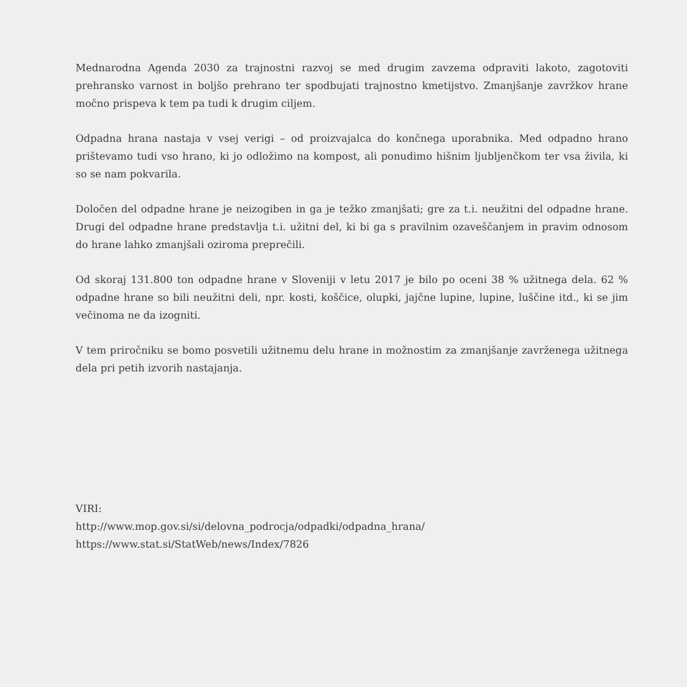Mednarodna Agenda 2030 za trajnostni razvoj se med drugim zavzema odpraviti lakoto, zagotoviti prehransko varnost in boljšo prehrano ter spodbujati trajnostno kmetijstvo. Zmanjšanje zavržkov hrane močno prispeva k tem pa tudi k drugim ciljem.
Odpadna hrana nastaja v vsej verigi – od proizvajalca do končnega uporabnika. Med odpadno hrano prištevamo tudi vso hrano, ki jo odložimo na kompost, ali ponudimo hišnim ljubljenčkom ter vsa živila, ki so se nam pokvarila.
Določen del odpadne hrane je neizogiben in ga je težko zmanjšati; gre za t.i. neužitni del odpadne hrane. Drugi del odpadne hrane predstavlja t.i. užitni del, ki bi ga s pravilnim ozaveščanjem in pravim odnosom do hrane lahko zmanjšali oziroma preprečili.
Od skoraj 131.800 ton odpadne hrane v Sloveniji v letu 2017 je bilo po oceni 38 % užitnega dela. 62 % odpadne hrane so bili neužitni deli, npr. kosti, koščice, olupki, jajčne lupine, lupine, luščine itd., ki se jim večinoma ne da izogniti.
V tem priročniku se bomo posvetili užitnemu delu hrane in možnostim za zmanjšanje zavrženega užitnega dela pri petih izvorih nastajanja.
VIRI:
http://www.mop.gov.si/si/delovna_podrocja/odpadki/odpadna_hrana/
https://www.stat.si/StatWeb/news/Index/7826